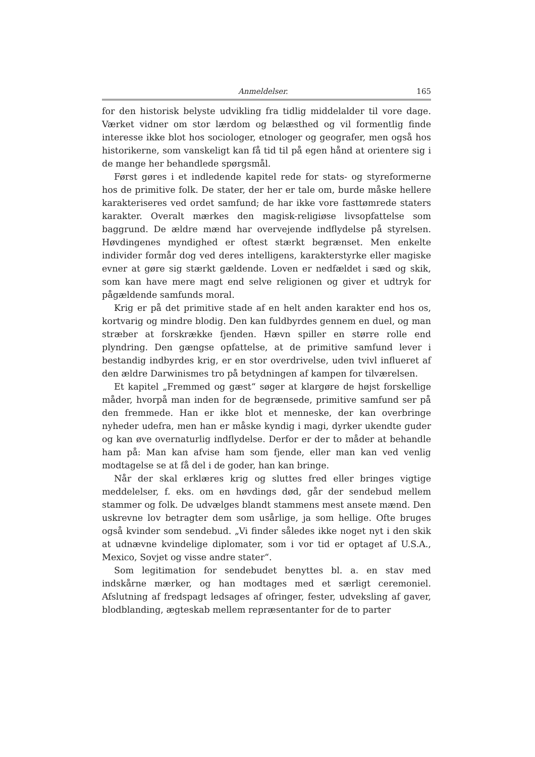Anmeldelser. 165
for den historisk belyste udvikling fra tidlig middelalder til vore dage. Værket vidner om stor lærdom og belæsthed og vil formentlig finde interesse ikke blot hos sociologer, etnologer og geografer, men også hos historikerne, som vanskeligt kan få tid til på egen hånd at orientere sig i de mange her behandlede spørgsmål.
Først gøres i et indledende kapitel rede for stats- og styreformerne hos de primitive folk. De stater, der her er tale om, burde måske hellere karakteriseres ved ordet samfund; de har ikke vore fasttømrede staters karakter. Overalt mærkes den magisk-religiøse livsopfattelse som baggrund. De ældre mænd har overvejende indflydelse på styrelsen. Høvdingenes myndighed er oftest stærkt begrænset. Men enkelte individer formår dog ved deres intelligens, karakterstyrke eller magiske evner at gøre sig stærkt gældende. Loven er nedfældet i sæd og skik, som kan have mere magt end selve religionen og giver et udtryk for pågældende samfunds moral.
Krig er på det primitive stade af en helt anden karakter end hos os, kortvarig og mindre blodig. Den kan fuldbyrdes gennem en duel, og man stræber at forskrække fjenden. Hævn spiller en større rolle end plyndring. Den gængse opfattelse, at de primitive samfund lever i bestandig indbyrdes krig, er en stor overdrivelse, uden tvivl influeret af den ældre Darwinismes tro på betydningen af kampen for tilværelsen.
Et kapitel „Fremmed og gæst“ søger at klargøre de højst forskellige måder, hvorpå man inden for de begrænsede, primitive samfund ser på den fremmede. Han er ikke blot et menneske, der kan overbringe nyheder udefra, men han er måske kyndig i magi, dyrker ukendte guder og kan øve overnaturlig indflydelse. Derfor er der to måder at behandle ham på: Man kan afvise ham som fjende, eller man kan ved venlig modtagelse se at få del i de goder, han kan bringe.
Når der skal erklæres krig og sluttes fred eller bringes vigtige meddelelser, f. eks. om en høvdings død, går der sendebud mellem stammer og folk. De udvælges blandt stammens mest ansete mænd. Den uskrevne lov betragter dem som usårlige, ja som hellige. Ofte bruges også kvinder som sendebud. „Vi finder således ikke noget nyt i den skik at udnævne kvindelige diplomater, som i vor tid er optaget af U.S.A., Mexico, Sovjet og visse andre stater“.
Som legitimation for sendebudet benyttes bl. a. en stav med indskårne mærker, og han modtages med et særligt ceremoniel. Afslutning af fredspagt ledsages af ofringer, fester, udveksling af gaver, blodblanding, ægteskab mellem repræsentanter for de to parter